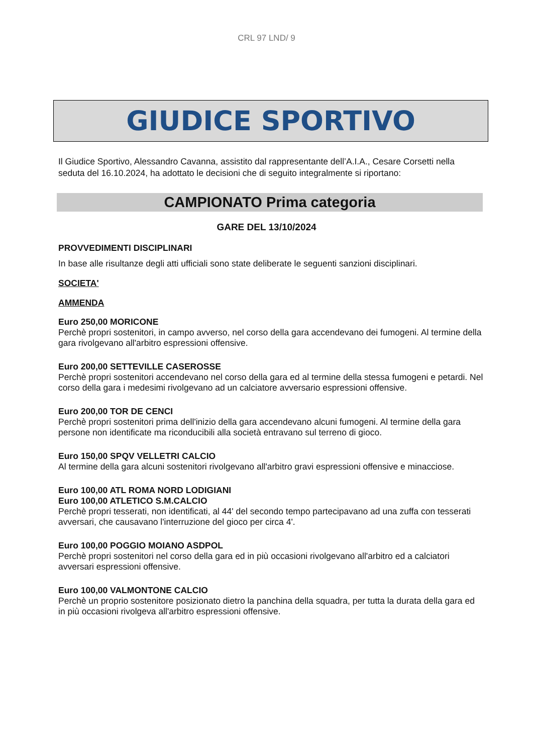CRL 97 LND/ 9
GIUDICE SPORTIVO
Il Giudice Sportivo, Alessandro Cavanna, assistito dal rappresentante dell’A.I.A., Cesare Corsetti nella seduta del 16.10.2024, ha adottato le decisioni che di seguito integralmente si riportano:
CAMPIONATO Prima categoria
GARE DEL 13/10/2024
PROVVEDIMENTI DISCIPLINARI
In base alle risultanze degli atti ufficiali sono state deliberate le seguenti sanzioni disciplinari.
SOCIETA'
AMMENDA
Euro 250,00 MORICONE
Perchè propri sostenitori, in campo avverso, nel corso della gara accendevano dei fumogeni. Al termine della gara rivolgevano all'arbitro espressioni offensive.
Euro 200,00 SETTEVILLE CASEROSSE
Perchè propri sostenitori accendevano nel corso della gara ed al termine della stessa fumogeni e petardi. Nel corso della gara i medesimi rivolgevano ad un calciatore avversario espressioni offensive.
Euro 200,00 TOR DE CENCI
Perchè propri sostenitori prima dell'inizio della gara accendevano alcuni fumogeni. Al termine della gara persone non identificate ma riconducibili alla società entravano sul terreno di gioco.
Euro 150,00 SPQV VELLETRI CALCIO
Al termine della gara alcuni sostenitori rivolgevano all'arbitro gravi espressioni offensive e minacciose.
Euro 100,00 ATL ROMA NORD LODIGIANI
Euro 100,00 ATLETICO S.M.CALCIO
Perchè propri tesserati, non identificati, al 44' del secondo tempo partecipavano ad una zuffa con tesserati avversari, che causavano l'interruzione del gioco per circa 4'.
Euro 100,00 POGGIO MOIANO ASDPOL
Perchè propri sostenitori nel corso della gara ed in più occasioni rivolgevano all'arbitro ed a calciatori avversari espressioni offensive.
Euro 100,00 VALMONTONE CALCIO
Perchè un proprio sostenitore posizionato dietro la panchina della squadra, per tutta la durata della gara ed in più occasioni rivolgeva all'arbitro espressioni offensive.